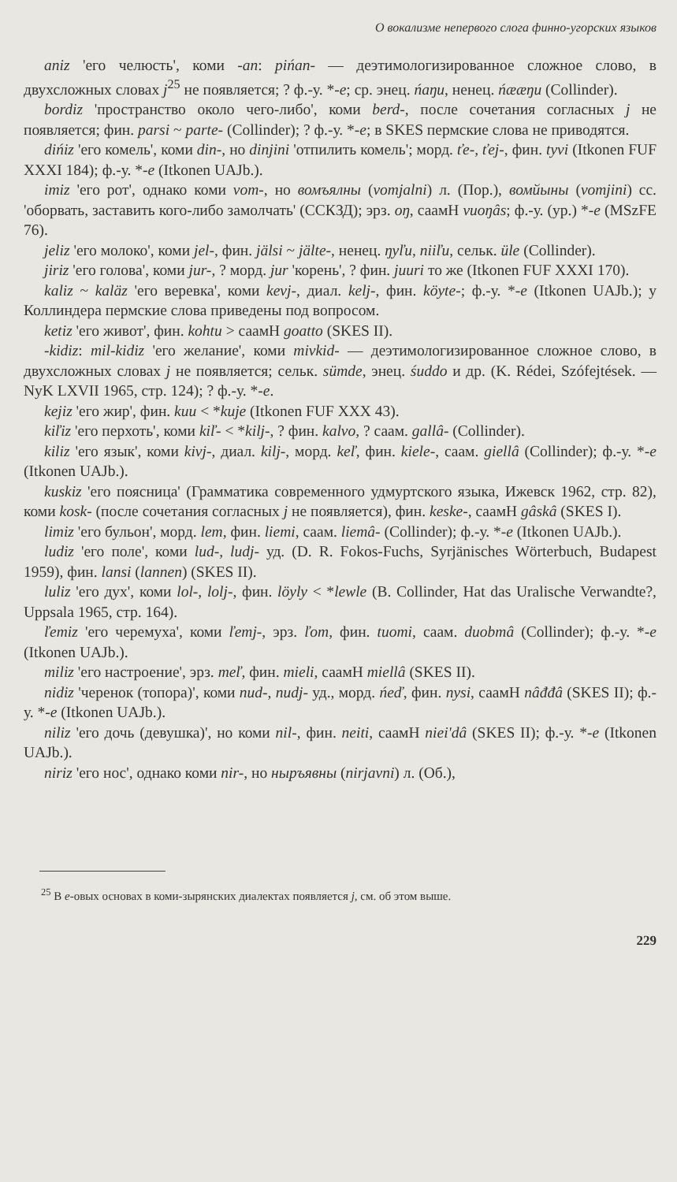О вокализме непервого слога финно-угорских языков
aniz 'его челюсть', коми -an: pińan- — деэтимологизированное сложное слово, в двухсложных словах j<sup>25</sup> не появляется; ? ф.-у. *-e; ср. энец. ńaŋu, ненец. ńææŋu (Collinder).
bordiz 'пространство около чего-либо', коми berd-, после сочетания согласных j не появляется; фин. parsi ~ parte- (Collinder); ? ф.-у. *-e; в SKES пермские слова не приводятся.
dińiz 'его комель', коми din-, но dinjini 'отпилить комель'; морд. ťe-, ťej-, фин. tyvi (Itkonen FUF XXXI 184); ф.-у. *-e (Itkonen UAJb.).
imiz 'его рот', однако коми vom-, но вомъялны (vomjalni) л. (Пор.), вомйыны (vomjini) сс. 'оборвать, заставить кого-либо замолчать' (ССКЗД); эрз. oŋ, саамН vuoŋâs; ф.-у. (ур.) *-e (MSzFE 76).
jeliz 'его молоко', коми jel-, фин. jälsi ~ jälte-, ненец. ŋyľu, niiľu, сельк. üle (Collinder).
jiriz 'его голова', коми jur-, ? морд. jur 'корень', ? фин. juuri то же (Itkonen FUF XXXI 170).
kaliz ~ kaläz 'его веревка', коми kevj-, диал. kelj-, фин. köyte-; ф.-у. *-e (Itkonen UAJb.); у Коллиндера пермские слова приведены под вопросом.
ketiz 'его живот', фин. kohtu > саамН goatto (SKES II).
-kidiz: mil-kidiz 'его желание', коми mivkid- — деэтимологизированное сложное слово, в двухсложных словах j не появляется; сельк. sümde, энец. śuddo и др. (K. Rédei, Szófejtések. — NyK LXVII 1965, стр. 124); ? ф.-у. *-e.
kejiz 'его жир', фин. kuu < *kuje (Itkonen FUF XXX 43).
kiľiz 'его перхоть', коми kiľ- < *kilj-, ? фин. kalvo, ? саам. gallâ- (Collinder).
kiliz 'его язык', коми kivj-, диал. kilj-, морд. keľ, фин. kiele-, саам. giellâ (Collinder); ф.-у. *-e (Itkonen UAJb.).
kuskiz 'его поясница' (Грамматика современного удмуртского языка, Ижевск 1962, стр. 82), коми kosk- (после сочетания согласных j не появляется), фин. keske-, саамН gâskâ (SKES I).
limiz 'его бульон', морд. lem, фин. liemi, саам. liemâ- (Collinder); ф.-у. *-e (Itkonen UAJb.).
ludiz 'его поле', коми lud-, ludj- уд. (D. R. Fokos-Fuchs, Syrjänisches Wörterbuch, Budapest 1959), фин. lansi (lannen) (SKES II).
luliz 'его дух', коми lol-, lolj-, фин. löyly < *lewle (B. Collinder, Hat das Uralische Verwandte?, Uppsala 1965, стр. 164).
ľemiz 'его черемуха', коми ľemj-, эрз. ľom, фин. tuomi, саам. duobmâ (Collinder); ф.-у. *-e (Itkonen UAJb.).
miliz 'его настроение', эрз. meľ, фин. mieli, саамН miellâ (SKES II).
nidiz 'черенок (топора)', коми nud-, nudj- уд., морд. ńeď, фин. nysi, саамН nâđđâ (SKES II); ф.-у. *-e (Itkonen UAJb.).
niliz 'его дочь (девушка)', но коми nil-, фин. neiti, саамН niei'dâ (SKES II); ф.-у. *-e (Itkonen UAJb.).
niriz 'его нос', однако коми nir-, но ныръявны (nirjavni) л. (Об.),
<sup>25</sup> В e-овых основах в коми-зырянских диалектах появляется j, см. об этом выше.
229